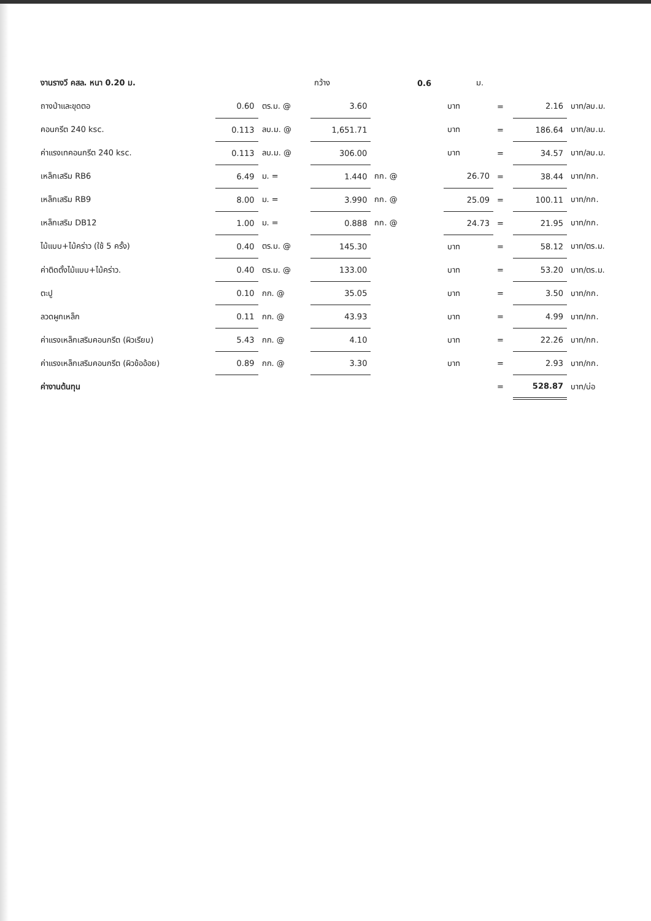| งานรางวี คสล. หนา 0.20 ม. | | | | กว้าง | | 0.6 | | ม. | | | |
| ถางป่าและขุดตอ | 0.60 | ตร.ม. @ | 3.60 | | | | บาท | | = | 2.16 | บาท/ลบ.ม. |
| คอนกรีต 240 ksc. | 0.113 | ลบ.ม. @ | 1,651.71 | | | | บาท | | = | 186.64 | บาท/ลบ.ม. |
| ค่าแรงเทคอนกรีต 240 ksc. | 0.113 | ลบ.ม. @ | 306.00 | | | | บาท | | = | 34.57 | บาท/ลบ.ม. |
| เหล็กเสริม RB6 | 6.49 | ม. = | 1.440 | | กก. @ | | 26.70 | | = | 38.44 | บาท/กก. |
| เหล็กเสริม RB9 | 8.00 | ม. = | 3.990 | | กก. @ | | 25.09 | | = | 100.11 | บาท/กก. |
| เหล็กเสริม DB12 | 1.00 | ม. = | 0.888 | | กก. @ | | 24.73 | | = | 21.95 | บาท/กก. |
| ไม้แบบ+ไม้คร่าว (ใช้ 5 ครั้ง) | 0.40 | ตร.ม. @ | 145.30 | | | | บาท | | = | 58.12 | บาท/ตร.ม. |
| ค่าติดตั้งไม้แบบ+ไม้คร่าว. | 0.40 | ตร.ม. @ | 133.00 | | | | บาท | | = | 53.20 | บาท/ตร.ม. |
| ตะปู | 0.10 | กก. @ | 35.05 | | | | บาท | | = | 3.50 | บาท/กก. |
| ลวดผูกเหล็ก | 0.11 | กก. @ | 43.93 | | | | บาท | | = | 4.99 | บาท/กก. |
| ค่าแรงเหล็กเสริมคอนกรีต (ผิวเรียบ) | 5.43 | กก. @ | 4.10 | | | | บาท | | = | 22.26 | บาท/กก. |
| ค่าแรงเหล็กเสริมคอนกรีต (ผิวข้ออ้อย) | 0.89 | กก. @ | 3.30 | | | | บาท | | = | 2.93 | บาท/กก. |
| ค่างานต้นทุน | | | | | | | | | = | 528.87 | บาท/บ่อ |